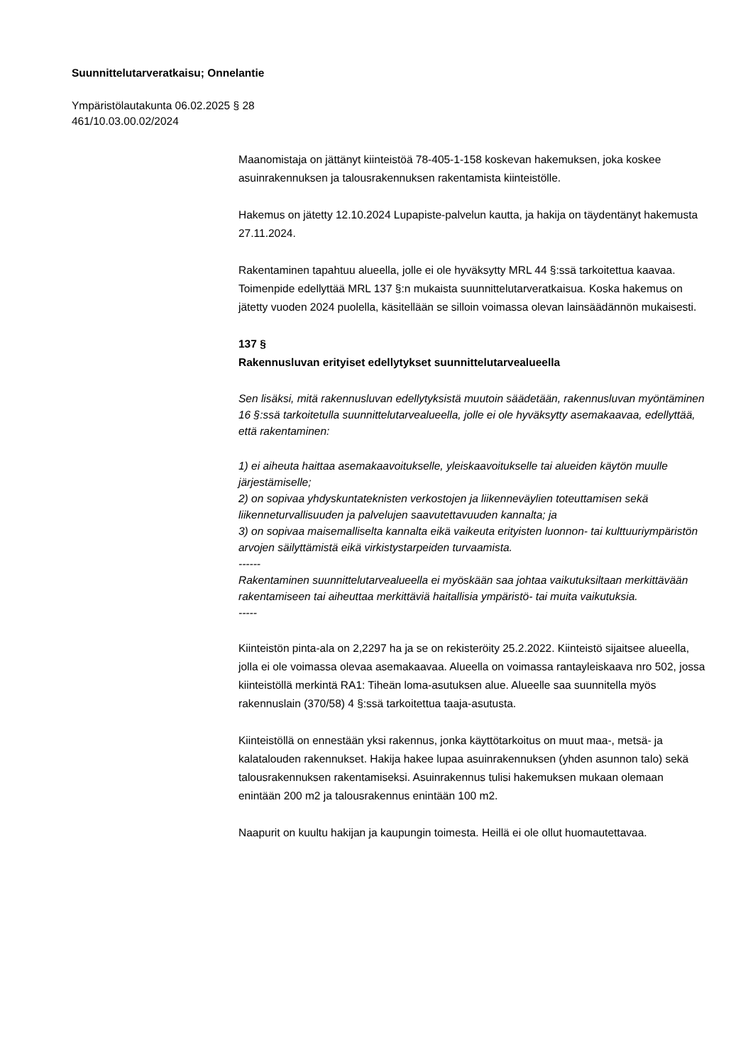Suunnittelutarveratkaisu; Onnelantie
Ympäristölautakunta 06.02.2025 § 28
461/10.03.00.02/2024
Maanomistaja on jättänyt kiinteistöä 78-405-1-158 koskevan hakemuksen, joka koskee asuinrakennuksen ja talousrakennuksen rakentamista kiinteistölle.
Hakemus on jätetty 12.10.2024 Lupapiste-palvelun kautta, ja hakija on täydentänyt hakemusta 27.11.2024.
Rakentaminen tapahtuu alueella, jolle ei ole hyväksytty MRL 44 §:ssä tarkoitettua kaavaa. Toimenpide edellyttää MRL 137 §:n mukaista suunnittelutarveratkaisua. Koska hakemus on jätetty vuoden 2024 puolella, käsitellään se silloin voimassa olevan lainsäädännön mukaisesti.
137 §
Rakennusluvan erityiset edellytykset suunnittelutarvealueella
Sen lisäksi, mitä rakennusluvan edellytyksistä muutoin säädetään, rakennusluvan myöntäminen 16 §:ssä tarkoitetulla suunnittelutarvealueella, jolle ei ole hyväksytty asemakaavaa, edellyttää, että rakentaminen:
1) ei aiheuta haittaa asemakaavoitukselle, yleiskaavoitukselle tai alueiden käytön muulle järjestämiselle;
2) on sopivaa yhdyskuntateknisten verkostojen ja liikenneväylien toteuttamisen sekä liikenneturvallisuuden ja palvelujen saavutettavuuden kannalta; ja
3) on sopivaa maisemalliselta kannalta eikä vaikeuta erityisten luonnon- tai kulttuuriympäristön arvojen säilyttämistä eikä virkistystarpeiden turvaamista.
------
Rakentaminen suunnittelutarvealueella ei myöskään saa johtaa vaikutuksiltaan merkittävään rakentamiseen tai aiheuttaa merkittäviä haitallisia ympäristö- tai muita vaikutuksia.
-----
Kiinteistön pinta-ala on 2,2297 ha ja se on rekisteröity 25.2.2022. Kiinteistö sijaitsee alueella, jolla ei ole voimassa olevaa asemakaavaa. Alueella on voimassa rantayleiskaava nro 502, jossa kiinteistöllä merkintä RA1: Tiheän loma-asutuksen alue. Alueelle saa suunnitella myös rakennuslain (370/58) 4 §:ssä tarkoitettua taaja-asutusta.
Kiinteistöllä on ennestään yksi rakennus, jonka käyttötarkoitus on muut maa-, metsä- ja kalatalouden rakennukset. Hakija hakee lupaa asuinrakennuksen (yhden asunnon talo) sekä talousrakennuksen rakentamiseksi. Asuinrakennus tulisi hakemuksen mukaan olemaan enintään 200 m2 ja talousrakennus enintään 100 m2.
Naapurit on kuultu hakijan ja kaupungin toimesta. Heillä ei ole ollut huomautettavaa.